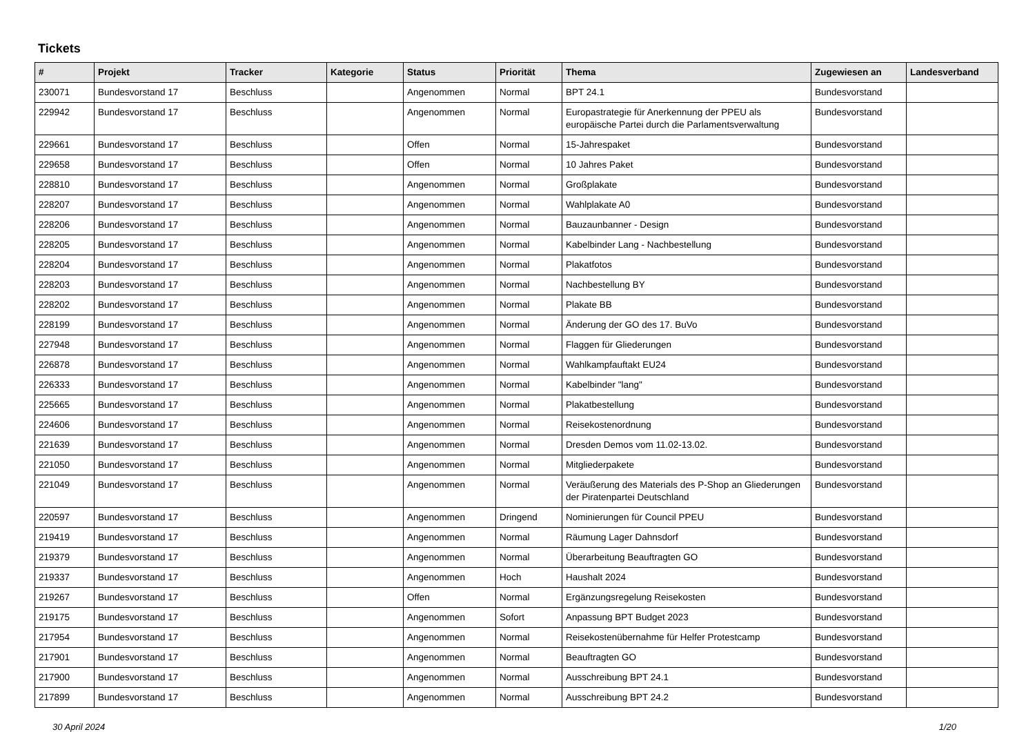Tickets
| # | Projekt | Tracker | Kategorie | Status | Priorität | Thema | Zugewiesen an | Landesverband |
| --- | --- | --- | --- | --- | --- | --- | --- | --- |
| 230071 | Bundesvorstand 17 | Beschluss | | Angenommen | Normal | BPT 24.1 | Bundesvorstand | |
| 229942 | Bundesvorstand 17 | Beschluss | | Angenommen | Normal | Europastrategie für Anerkennung der PPEU als europäische Partei durch die Parlamentsverwaltung | Bundesvorstand | |
| 229661 | Bundesvorstand 17 | Beschluss | | Offen | Normal | 15-Jahrespaket | Bundesvorstand | |
| 229658 | Bundesvorstand 17 | Beschluss | | Offen | Normal | 10 Jahres Paket | Bundesvorstand | |
| 228810 | Bundesvorstand 17 | Beschluss | | Angenommen | Normal | Großplakate | Bundesvorstand | |
| 228207 | Bundesvorstand 17 | Beschluss | | Angenommen | Normal | Wahlplakate A0 | Bundesvorstand | |
| 228206 | Bundesvorstand 17 | Beschluss | | Angenommen | Normal | Bauzaunbanner - Design | Bundesvorstand | |
| 228205 | Bundesvorstand 17 | Beschluss | | Angenommen | Normal | Kabelbinder Lang - Nachbestellung | Bundesvorstand | |
| 228204 | Bundesvorstand 17 | Beschluss | | Angenommen | Normal | Plakatfotos | Bundesvorstand | |
| 228203 | Bundesvorstand 17 | Beschluss | | Angenommen | Normal | Nachbestellung BY | Bundesvorstand | |
| 228202 | Bundesvorstand 17 | Beschluss | | Angenommen | Normal | Plakate BB | Bundesvorstand | |
| 228199 | Bundesvorstand 17 | Beschluss | | Angenommen | Normal | Änderung der GO des 17. BuVo | Bundesvorstand | |
| 227948 | Bundesvorstand 17 | Beschluss | | Angenommen | Normal | Flaggen für Gliederungen | Bundesvorstand | |
| 226878 | Bundesvorstand 17 | Beschluss | | Angenommen | Normal | Wahlkampfauftakt EU24 | Bundesvorstand | |
| 226333 | Bundesvorstand 17 | Beschluss | | Angenommen | Normal | Kabelbinder "lang" | Bundesvorstand | |
| 225665 | Bundesvorstand 17 | Beschluss | | Angenommen | Normal | Plakatbestellung | Bundesvorstand | |
| 224606 | Bundesvorstand 17 | Beschluss | | Angenommen | Normal | Reisekostenordnung | Bundesvorstand | |
| 221639 | Bundesvorstand 17 | Beschluss | | Angenommen | Normal | Dresden Demos vom 11.02-13.02. | Bundesvorstand | |
| 221050 | Bundesvorstand 17 | Beschluss | | Angenommen | Normal | Mitgliederpakete | Bundesvorstand | |
| 221049 | Bundesvorstand 17 | Beschluss | | Angenommen | Normal | Veräußerung des Materials des P-Shop an Gliederungen der Piratenpartei Deutschland | Bundesvorstand | |
| 220597 | Bundesvorstand 17 | Beschluss | | Angenommen | Dringend | Nominierungen für Council PPEU | Bundesvorstand | |
| 219419 | Bundesvorstand 17 | Beschluss | | Angenommen | Normal | Räumung Lager Dahnsdorf | Bundesvorstand | |
| 219379 | Bundesvorstand 17 | Beschluss | | Angenommen | Normal | Überarbeitung Beauftragten GO | Bundesvorstand | |
| 219337 | Bundesvorstand 17 | Beschluss | | Angenommen | Hoch | Haushalt 2024 | Bundesvorstand | |
| 219267 | Bundesvorstand 17 | Beschluss | | Offen | Normal | Ergänzungsregelung Reisekosten | Bundesvorstand | |
| 219175 | Bundesvorstand 17 | Beschluss | | Angenommen | Sofort | Anpassung BPT Budget 2023 | Bundesvorstand | |
| 217954 | Bundesvorstand 17 | Beschluss | | Angenommen | Normal | Reisekostenübernahme für Helfer Protestcamp | Bundesvorstand | |
| 217901 | Bundesvorstand 17 | Beschluss | | Angenommen | Normal | Beauftragten GO | Bundesvorstand | |
| 217900 | Bundesvorstand 17 | Beschluss | | Angenommen | Normal | Ausschreibung BPT 24.1 | Bundesvorstand | |
| 217899 | Bundesvorstand 17 | Beschluss | | Angenommen | Normal | Ausschreibung BPT 24.2 | Bundesvorstand | |
30 April 2024 1/20